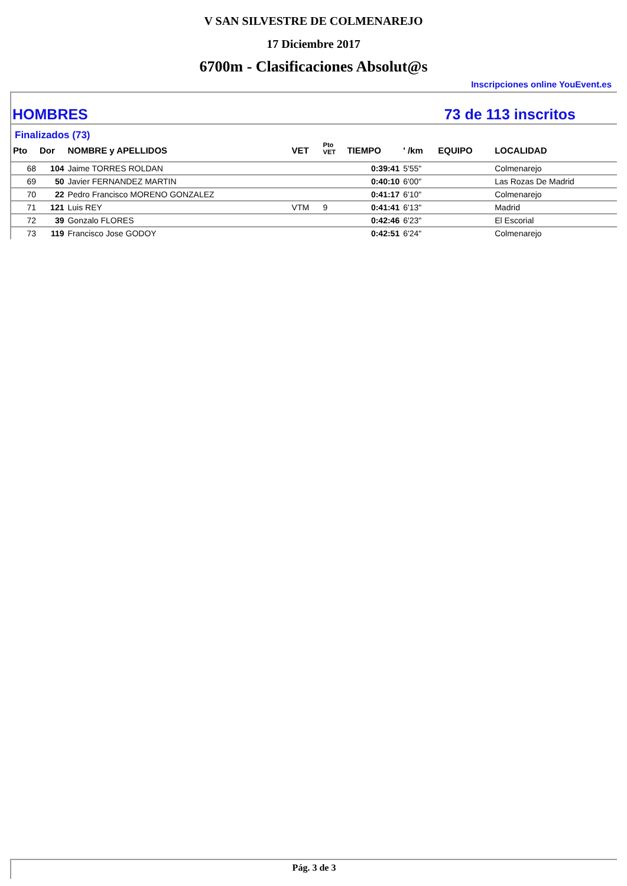V SAN SILVESTRE DE COLMENAREJO
17 Diciembre 2017
6700m - Clasificaciones Absolut@s
Inscripciones online YouEvent.es
HOMBRES 73 de 113 inscritos
Finalizados (73)
| Pto | Dor | NOMBRE y APELLIDOS | VET | Pto VET | TIEMPO | ' /km | EQUIPO | LOCALIDAD |
| --- | --- | --- | --- | --- | --- | --- | --- | --- |
| 68 | 104 | Jaime TORRES ROLDAN | | | 0:39:41 | 5'55" | | Colmenarejo |
| 69 | 50 | Javier FERNANDEZ MARTIN | | | 0:40:10 | 6'00" | | Las Rozas De Madrid |
| 70 | 22 | Pedro Francisco MORENO GONZALEZ | | | 0:41:17 | 6'10" | | Colmenarejo |
| 71 | 121 | Luis REY | VTM | 9 | 0:41:41 | 6'13" | | Madrid |
| 72 | 39 | Gonzalo FLORES | | | 0:42:46 | 6'23" | | El Escorial |
| 73 | 119 | Francisco Jose GODOY | | | 0:42:51 | 6'24" | | Colmenarejo |
Pág. 3 de 3